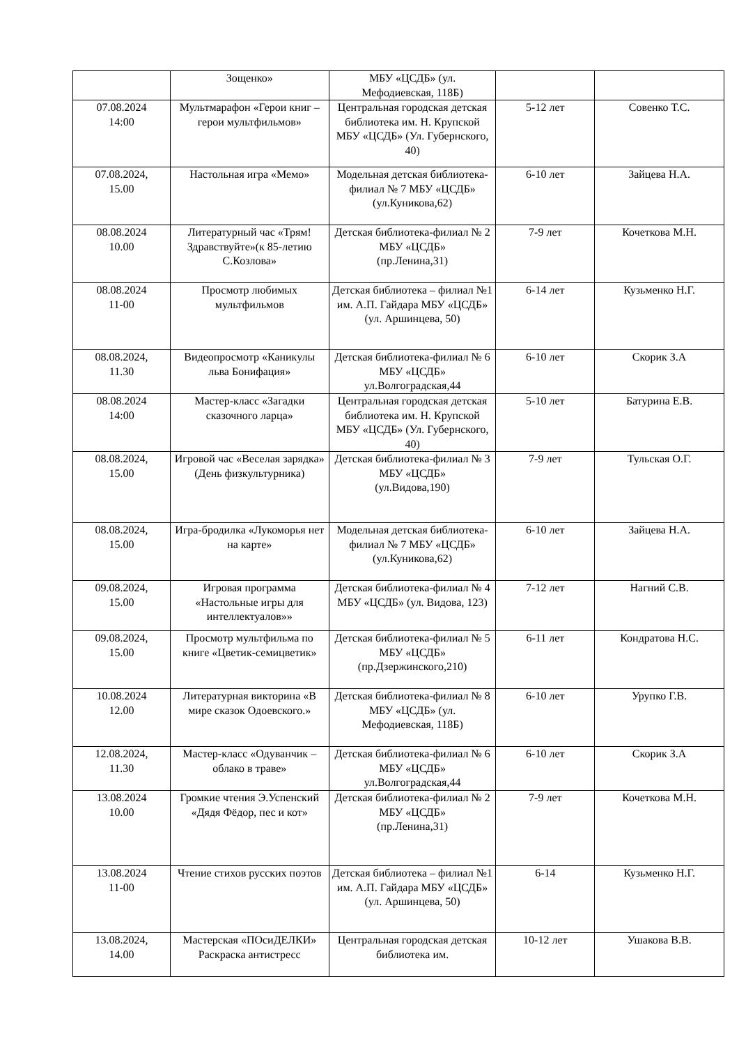| | Зощенко» | МБУ «ЦСДБ» (ул. Мефодиевская, 118Б) | | |
| 07.08.2024 14:00 | Мультмарафон «Герои книг – герои мультфильмов» | Центральная городская детская библиотека им. Н. Крупской МБУ «ЦСДБ» (Ул. Губернского, 40) | 5-12 лет | Совенко Т.С. |
| 07.08.2024, 15.00 | Настольная игра «Мемо» | Модельная детская библиотека-филиал № 7 МБУ «ЦСДБ» (ул.Куникова,62) | 6-10 лет | Зайцева Н.А. |
| 08.08.2024 10.00 | Литературный час «Трям! Здравствуйте»(к 85-летию С.Козлова» | Детская библиотека-филиал № 2 МБУ «ЦСДБ» (пр.Ленина,31) | 7-9 лет | Кочеткова М.Н. |
| 08.08.2024 11-00 | Просмотр любимых мультфильмов | Детская библиотека – филиал №1 им. А.П. Гайдара МБУ «ЦСДБ» (ул. Аршинцева, 50) | 6-14 лет | Кузьменко Н.Г. |
| 08.08.2024, 11.30 | Видеопросмотр «Каникулы льва Бонифация» | Детская библиотека-филиал № 6 МБУ «ЦСДБ» ул.Волгоградская,44 | 6-10 лет | Скорик З.А |
| 08.08.2024 14:00 | Мастер-класс «Загадки сказочного ларца» | Центральная городская детская библиотека им. Н. Крупской МБУ «ЦСДБ» (Ул. Губернского, 40) | 5-10 лет | Батурина Е.В. |
| 08.08.2024, 15.00 | Игровой час «Веселая зарядка» (День физкультурника) | Детская библиотека-филиал № 3 МБУ «ЦСДБ» (ул.Видова,190) | 7-9 лет | Тульская О.Г. |
| 08.08.2024, 15.00 | Игра-бродилка «Лукоморья нет на карте» | Модельная детская библиотека-филиал № 7 МБУ «ЦСДБ» (ул.Куникова,62) | 6-10 лет | Зайцева Н.А. |
| 09.08.2024, 15.00 | Игровая программа «Настольные игры для интеллектуалов»» | Детская библиотека-филиал № 4 МБУ «ЦСДБ» (ул. Видова, 123) | 7-12 лет | Нагний С.В. |
| 09.08.2024, 15.00 | Просмотр мультфильма по книге «Цветик-семицветик» | Детская библиотека-филиал № 5 МБУ «ЦСДБ» (пр.Дзержинского,210) | 6-11 лет | Кондратова Н.С. |
| 10.08.2024 12.00 | Литературная викторина «В мире сказок Одоевского.» | Детская библиотека-филиал № 8 МБУ «ЦСДБ» (ул. Мефодиевская, 118Б) | 6-10 лет | Урупко Г.В. |
| 12.08.2024, 11.30 | Мастер-класс «Одуванчик – облако в траве» | Детская библиотека-филиал № 6 МБУ «ЦСДБ» ул.Волгоградская,44 | 6-10 лет | Скорик З.А |
| 13.08.2024 10.00 | Громкие чтения Э.Успенский «Дядя Фёдор, пес и кот» | Детская библиотека-филиал № 2 МБУ «ЦСДБ» (пр.Ленина,31) | 7-9 лет | Кочеткова М.Н. |
| 13.08.2024 11-00 | Чтение стихов русских поэтов | Детская библиотека – филиал №1 им. А.П. Гайдара МБУ «ЦСДБ» (ул. Аршинцева, 50) | 6-14 | Кузьменко Н.Г. |
| 13.08.2024, 14.00 | Мастерская «ПОсиДЕЛКИ» Раскраска антистресс | Центральная городская детская библиотека им. | 10-12 лет | Ушакова В.В. |